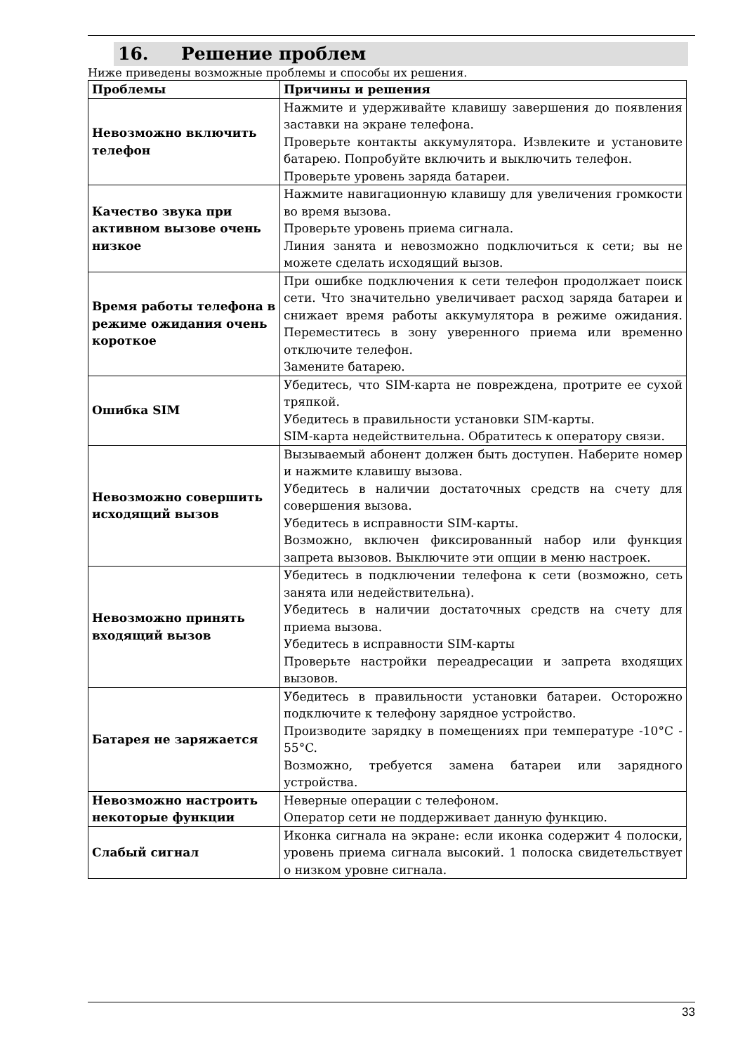16. Решение проблем
Ниже приведены возможные проблемы и способы их решения.
| Проблемы | Причины и решения |
| --- | --- |
| Невозможно включить телефон | Нажмите и удерживайте клавишу завершения до появления заставки на экране телефона. Проверьте контакты аккумулятора. Извлеките и установите батарею. Попробуйте включить и выключить телефон. Проверьте уровень заряда батареи. |
| Качество звука при активном вызове очень низкое | Нажмите навигационную клавишу для увеличения громкости во время вызова. Проверьте уровень приема сигнала. Линия занята и невозможно подключиться к сети; вы не можете сделать исходящий вызов. |
| Время работы телефона в режиме ожидания очень короткое | При ошибке подключения к сети телефон продолжает поиск сети. Что значительно увеличивает расход заряда батареи и снижает время работы аккумулятора в режиме ожидания. Переместитесь в зону уверенного приема или временно отключите телефон. Замените батарею. |
| Ошибка SIM | Убедитесь, что SIM-карта не повреждена, протрите ее сухой тряпкой. Убедитесь в правильности установки SIM-карты. SIM-карта недействительна. Обратитесь к оператору связи. |
| Невозможно совершить исходящий вызов | Вызываемый абонент должен быть доступен. Наберите номер и нажмите клавишу вызова. Убедитесь в наличии достаточных средств на счету для совершения вызова. Убедитесь в исправности SIM-карты. Возможно, включен фиксированный набор или функция запрета вызовов. Выключите эти опции в меню настроек. |
| Невозможно принять входящий вызов | Убедитесь в подключении телефона к сети (возможно, сеть занята или недействительна). Убедитесь в наличии достаточных средств на счету для приема вызова. Убедитесь в исправности SIM-карты Проверьте настройки переадресации и запрета входящих вызовов. |
| Батарея не заряжается | Убедитесь в правильности установки батареи. Осторожно подключите к телефону зарядное устройство. Производите зарядку в помещениях при температуре -10°C - 55°C. Возможно, требуется замена батареи или зарядного устройства. |
| Невозможно настроить некоторые функции | Неверные операции с телефоном. Оператор сети не поддерживает данную функцию. |
| Слабый сигнал | Иконка сигнала на экране: если иконка содержит 4 полоски, уровень приема сигнала высокий. 1 полоска свидетельствует о низком уровне сигнала. |
33